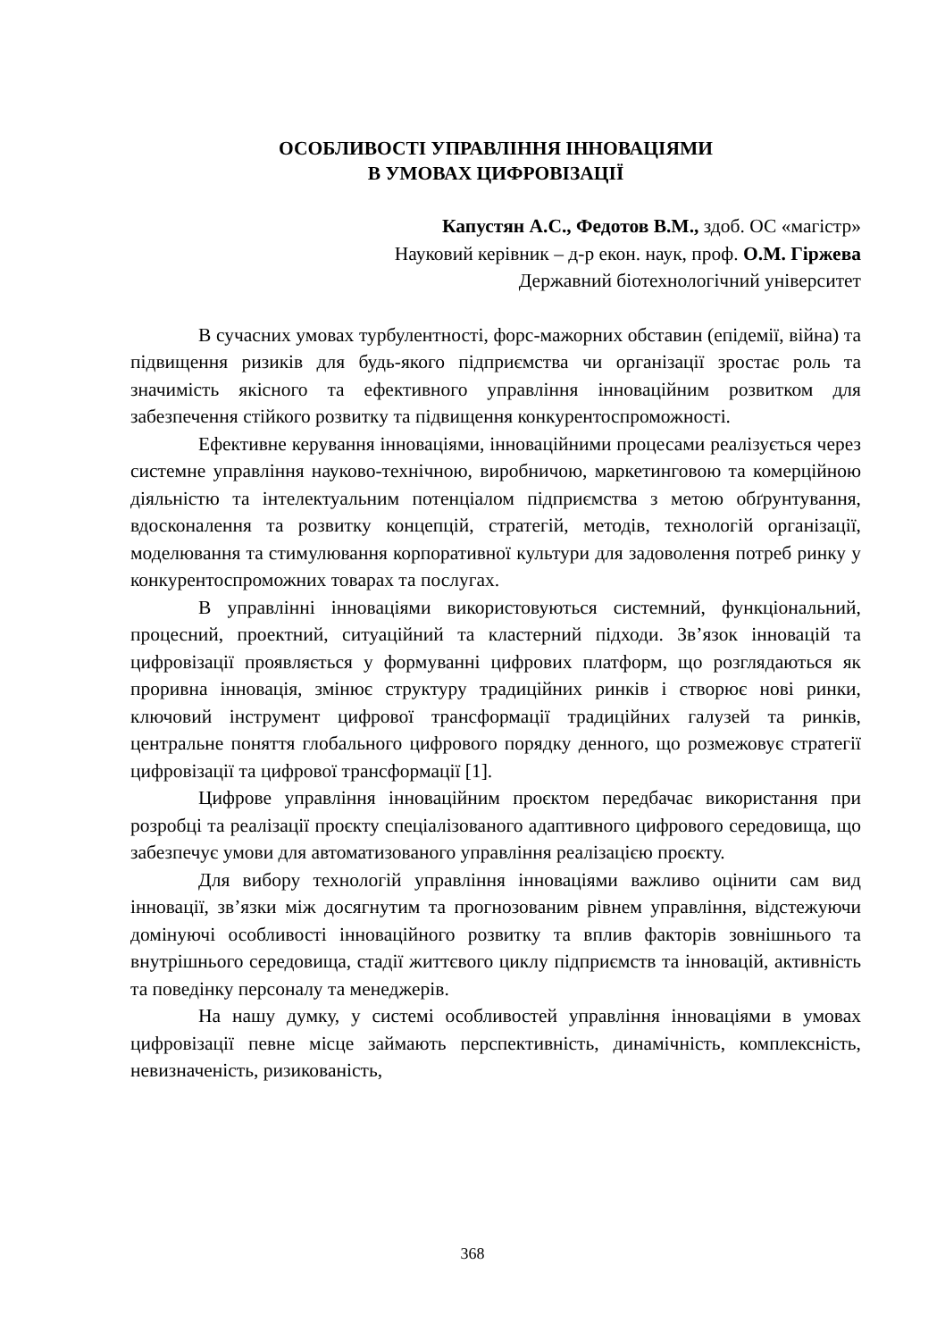ОСОБЛИВОСТІ УПРАВЛІННЯ ІННОВАЦІЯМИ
В УМОВАХ ЦИФРОВІЗАЦІЇ
Капустян А.С., Федотов В.М., здоб. ОС «магістр»
Науковий керівник – д-р екон. наук, проф. О.М. Гіржева
Державний біотехнологічний університет
В сучасних умовах турбулентності, форс-мажорних обставин (епідемії, війна) та підвищення ризиків для будь-якого підприємства чи організації зростає роль та значимість якісного та ефективного управління інноваційним розвитком для забезпечення стійкого розвитку та підвищення конкурентоспроможності.
Ефективне керування інноваціями, інноваційними процесами реалізується через системне управління науково-технічною, виробничою, маркетинговою та комерційною діяльністю та інтелектуальним потенціалом підприємства з метою обґрунтування, вдосконалення та розвитку концепцій, стратегій, методів, технологій організації, моделювання та стимулювання корпоративної культури для задоволення потреб ринку у конкурентоспроможних товарах та послугах.
В управлінні інноваціями використовуються системний, функціональний, процесний, проектний, ситуаційний та кластерний підходи. Зв’язок інновацій та цифровізації проявляється у формуванні цифрових платформ, що розглядаються як проривна інновація, змінює структуру традиційних ринків і створює нові ринки, ключовий інструмент цифрової трансформації традиційних галузей та ринків, центральне поняття глобального цифрового порядку денного, що розмежовує стратегії цифровізації та цифрової трансформації [1].
Цифрове управління інноваційним проєктом передбачає використання при розробці та реалізації проєкту спеціалізованого адаптивного цифрового середовища, що забезпечує умови для автоматизованого управління реалізацією проєкту.
Для вибору технологій управління інноваціями важливо оцінити сам вид інновації, зв’язки між досягнутим та прогнозованим рівнем управління, відстежуючи домінуючі особливості інноваційного розвитку та вплив факторів зовнішнього та внутрішнього середовища, стадії життєвого циклу підприємств та інновацій, активність та поведінку персоналу та менеджерів.
На нашу думку, у системі особливостей управління інноваціями в умовах цифровізації певне місце займають перспективність, динамічність, комплексність, невизначеність, ризикованість,
368